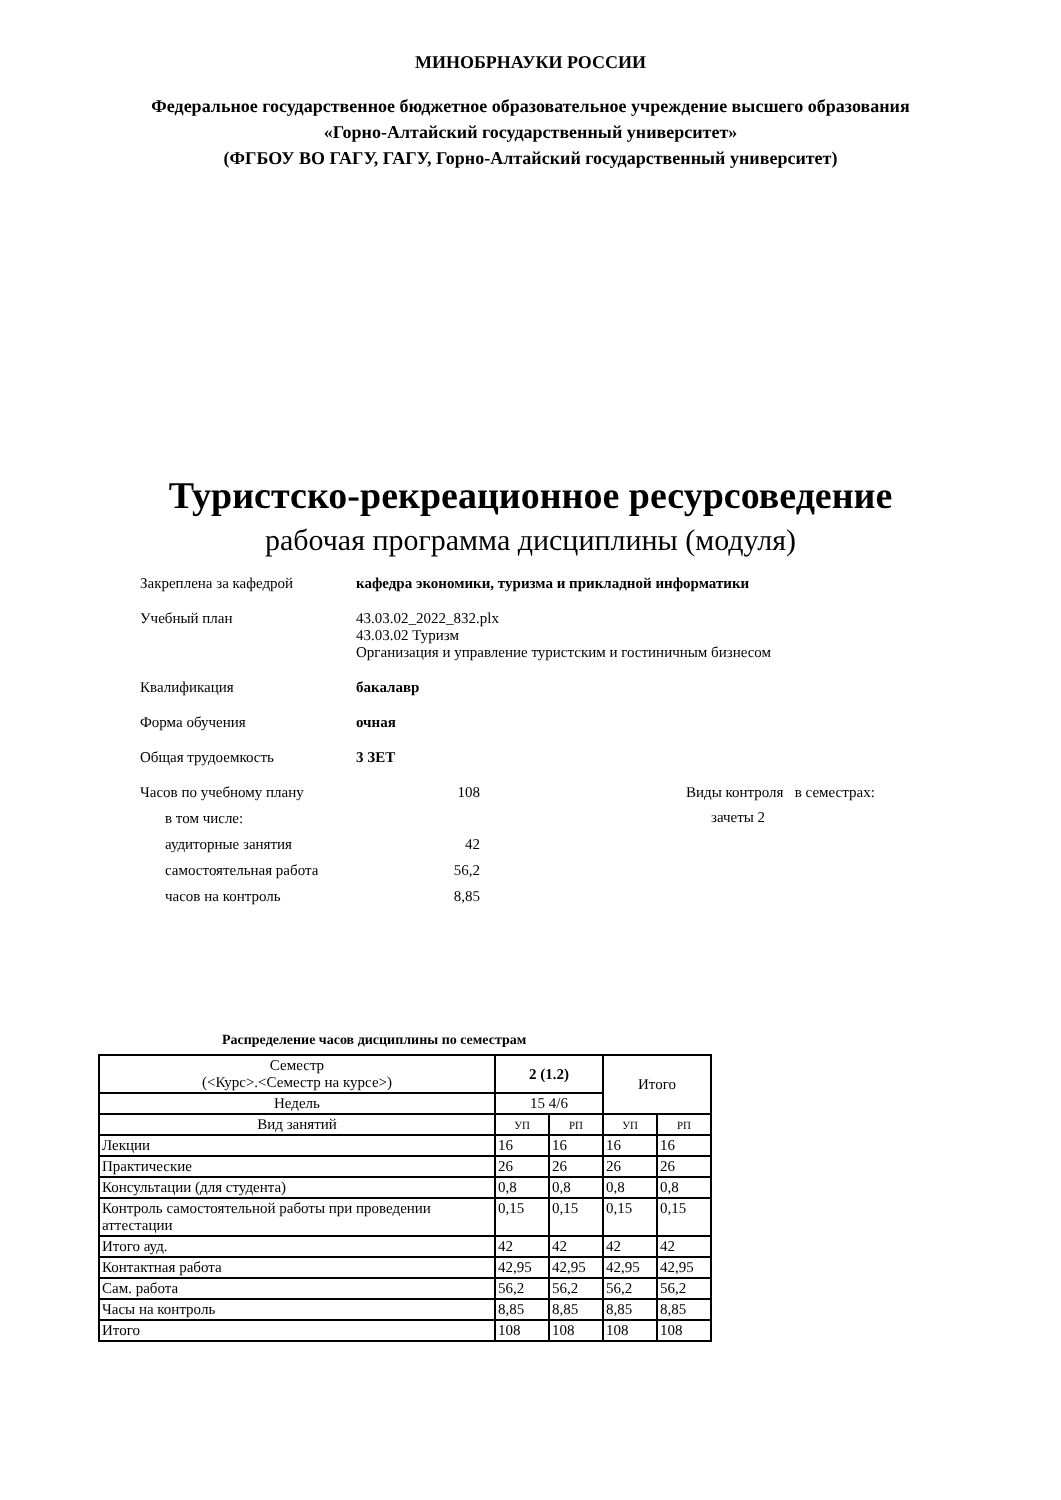МИНОБРНАУКИ РОССИИ
Федеральное государственное бюджетное образовательное учреждение высшего образования
«Горно-Алтайский государственный университет»
(ФГБОУ ВО ГАГУ, ГАГУ, Горно-Алтайский государственный университет)
Туристско-рекреационное ресурсоведение
рабочая программа дисциплины (модуля)
Закреплена за кафедрой кафедра экономики, туризма и прикладной информатики
Учебный план 43.03.02_2022_832.plx
43.03.02 Туризм
Организация и управление туристским и гостиничным бизнесом
Квалификация бакалавр
Форма обучения очная
Общая трудоемкость 3 ЗЕТ
Часов по учебному плану 108
в том числе:
аудиторные занятия 42
самостоятельная работа 56,2
часов на контроль 8,85
Виды контроля в семестрах:
зачеты 2
Распределение часов дисциплины по семестрам
| Семестр (<Курс>.<Семестр на курсе>) | 2 (1.2) | | Итого | |
| --- | --- | --- | --- | --- |
| Недель | 15 4/6 | | | |
| Вид занятий | УП | РП | УП | РП |
| Лекции | 16 | 16 | 16 | 16 |
| Практические | 26 | 26 | 26 | 26 |
| Консультации (для студента) | 0,8 | 0,8 | 0,8 | 0,8 |
| Контроль самостоятельной работы при проведении аттестации | 0,15 | 0,15 | 0,15 | 0,15 |
| Итого ауд. | 42 | 42 | 42 | 42 |
| Контактная работа | 42,95 | 42,95 | 42,95 | 42,95 |
| Сам. работа | 56,2 | 56,2 | 56,2 | 56,2 |
| Часы на контроль | 8,85 | 8,85 | 8,85 | 8,85 |
| Итого | 108 | 108 | 108 | 108 |